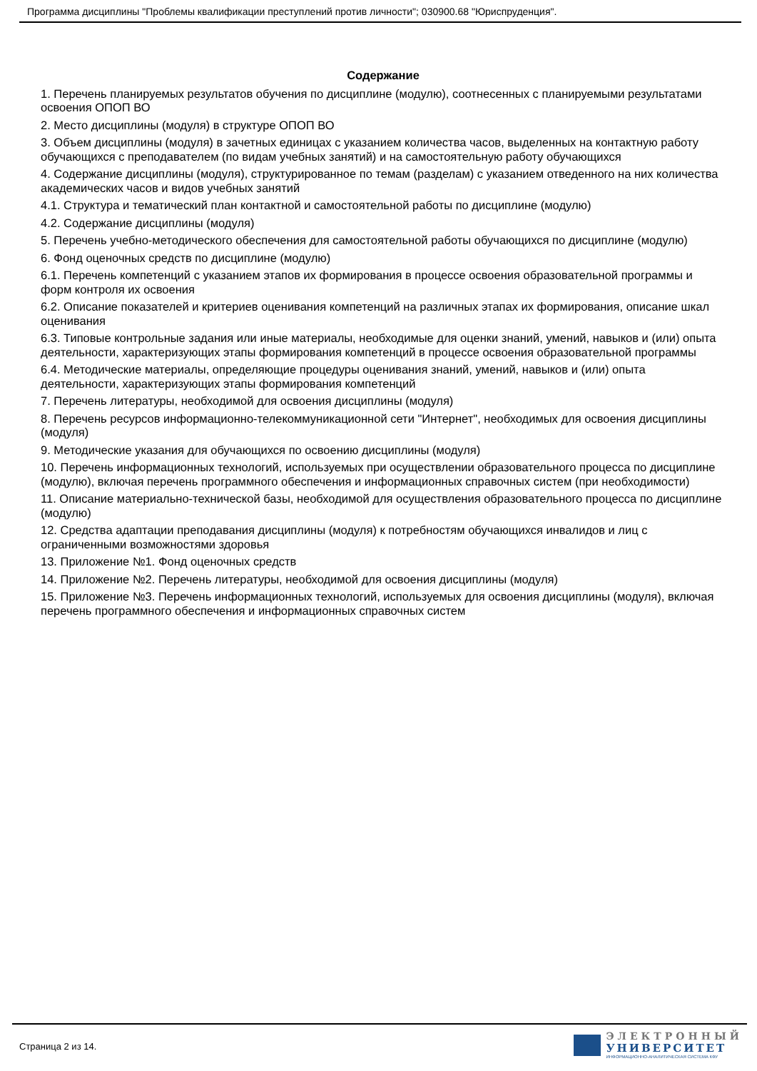Программа дисциплины "Проблемы квалификации преступлений против личности"; 030900.68 "Юриспруденция".
Содержание
1. Перечень планируемых результатов обучения по дисциплине (модулю), соотнесенных с планируемыми результатами освоения ОПОП ВО
2. Место дисциплины (модуля) в структуре ОПОП ВО
3. Объем дисциплины (модуля) в зачетных единицах с указанием количества часов, выделенных на контактную работу обучающихся с преподавателем (по видам учебных занятий) и на самостоятельную работу обучающихся
4. Содержание дисциплины (модуля), структурированное по темам (разделам) с указанием отведенного на них количества академических часов и видов учебных занятий
4.1. Структура и тематический план контактной и самостоятельной работы по дисциплине (модулю)
4.2. Содержание дисциплины (модуля)
5. Перечень учебно-методического обеспечения для самостоятельной работы обучающихся по дисциплине (модулю)
6. Фонд оценочных средств по дисциплине (модулю)
6.1. Перечень компетенций с указанием этапов их формирования в процессе освоения образовательной программы и форм контроля их освоения
6.2. Описание показателей и критериев оценивания компетенций на различных этапах их формирования, описание шкал оценивания
6.3. Типовые контрольные задания или иные материалы, необходимые для оценки знаний, умений, навыков и (или) опыта деятельности, характеризующих этапы формирования компетенций в процессе освоения образовательной программы
6.4. Методические материалы, определяющие процедуры оценивания знаний, умений, навыков и (или) опыта деятельности, характеризующих этапы формирования компетенций
7. Перечень литературы, необходимой для освоения дисциплины (модуля)
8. Перечень ресурсов информационно-телекоммуникационной сети "Интернет", необходимых для освоения дисциплины (модуля)
9. Методические указания для обучающихся по освоению дисциплины (модуля)
10. Перечень информационных технологий, используемых при осуществлении образовательного процесса по дисциплине (модулю), включая перечень программного обеспечения и информационных справочных систем (при необходимости)
11. Описание материально-технической базы, необходимой для осуществления образовательного процесса по дисциплине (модулю)
12. Средства адаптации преподавания дисциплины (модуля) к потребностям обучающихся инвалидов и лиц с ограниченными возможностями здоровья
13. Приложение №1. Фонд оценочных средств
14. Приложение №2. Перечень литературы, необходимой для освоения дисциплины (модуля)
15. Приложение №3. Перечень информационных технологий, используемых для освоения дисциплины (модуля), включая перечень программного обеспечения и информационных справочных систем
Страница 2 из 14.
ЭЛЕКТРОННЫЙ
УНИВЕРСИТЕТ
ИНФОРМАЦИОННО-АНАЛИТИЧЕСКАЯ СИСТЕМА КФУ